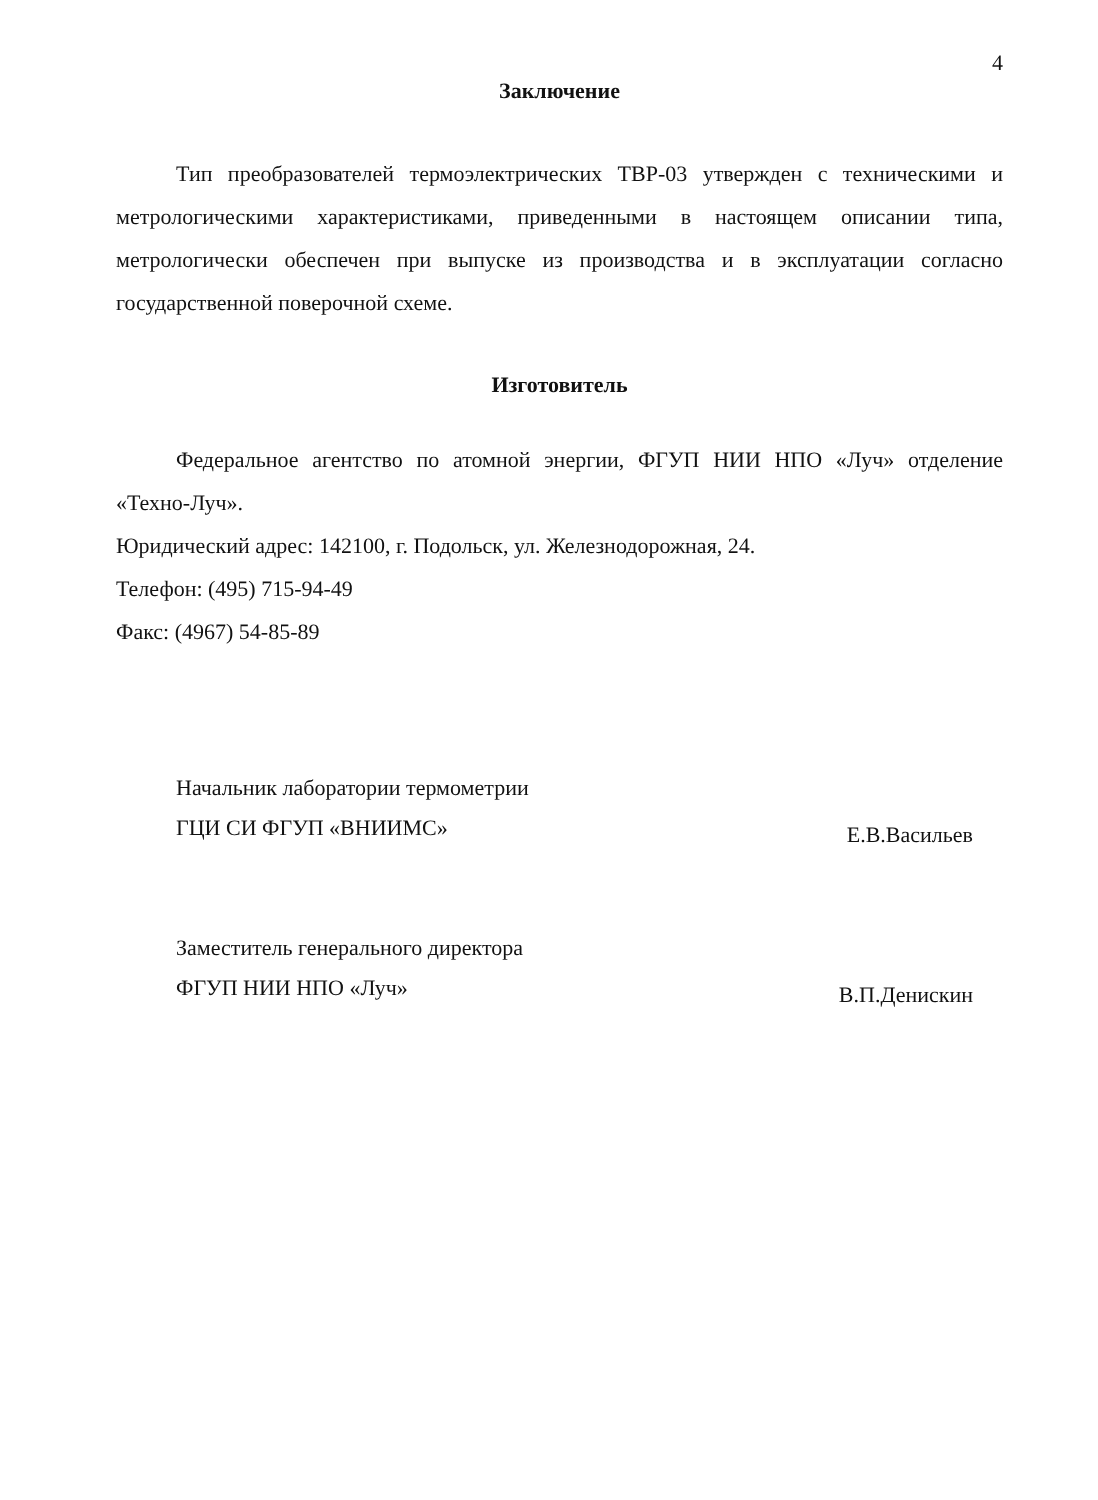4
Заключение
Тип преобразователей термоэлектрических ТВР-03 утвержден с техническими и метрологическими характеристиками, приведенными в настоящем описании типа, метрологически обеспечен при выпуске из производства и в эксплуатации согласно государственной поверочной схеме.
Изготовитель
Федеральное агентство по атомной энергии, ФГУП НИИ НПО «Луч» отделение «Техно-Луч».
Юридический адрес: 142100, г. Подольск, ул. Железнодорожная, 24.
Телефон: (495) 715-94-49
Факс: (4967) 54-85-89
Начальник лаборатории термометрии
ГЦИ СИ ФГУП «ВНИИМС»
Е.В.Васильев
Заместитель генерального директора
ФГУП НИИ НПО «Луч»
В.П.Денискин